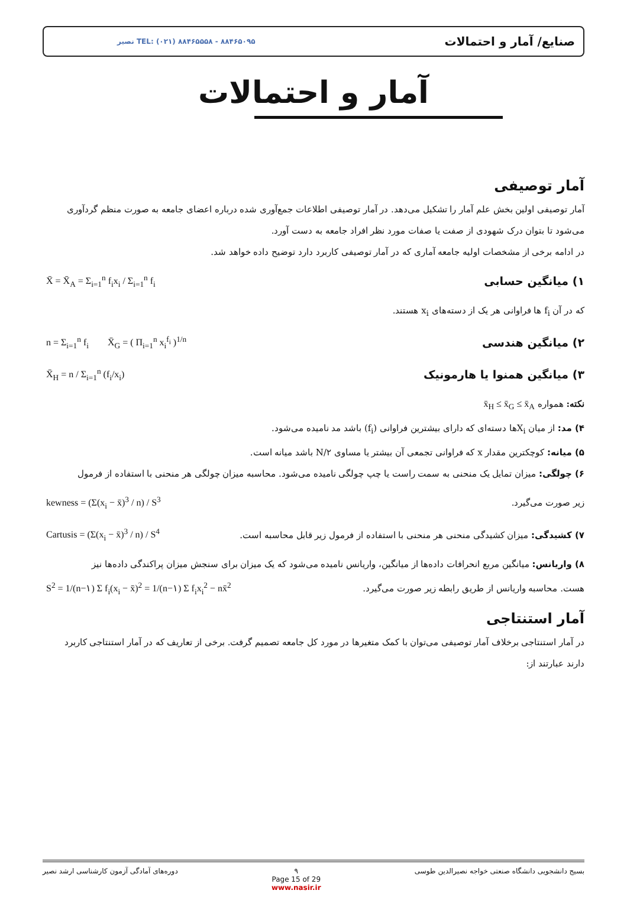نصیر TEL: (۰۲۱) ۸۸۴۶۵۵۵۸ - ۸۸۴۶۵۰۹۵ صنایع/ آمار و احتمالات
آمار و احتمالات
آمار توصیفی
آمار توصیفی اولین بخش علم آمار را تشکیل می‌دهد. در آمار توصیفی اطلاعات جمع‌آوری شده درباره اعضای جامعه به صورت منظم گردآوری می‌شود تا بتوان درک شهودی از صفت یا صفات مورد نظر افراد جامعه به دست آورد.
در ادامه برخی از مشخصات اولیه جامعه آماری که در آمار توصیفی کاربرد دارد توضیح داده خواهد شد.
۱) میانگین حسابی
X̄ = X̄<sub>A</sub> = Σ<sub>i=1</sub><sup>n</sup> f<sub>i</sub>x<sub>i</sub> / Σ<sub>i=1</sub><sup>n</sup> f<sub>i</sub>
که در آن f<sub>i</sub> ها فراوانی هر یک از دسته‌های x<sub>i</sub> هستند.
۲) میانگین هندسی
n = Σ<sub>i=1</sub><sup>n</sup> f<sub>i</sub> X̄<sub>G</sub> = ( Π<sub>i=1</sub><sup>n</sup> x<sub>i</sub><sup>f<sub>i</sub></sup> )<sup>1/n</sup>
۳) میانگین همنوا یا هارمونیک
X̄<sub>H</sub> = n / Σ<sub>i=1</sub><sup>n</sup> (f<sub>i</sub>/x<sub>i</sub>)
نکته: همواره x̄<sub>H</sub> ≤ x̄<sub>G</sub> ≤ x̄<sub>A</sub>
۴) مد: از میان X<sub>i</sub>ها دسته‌ای که دارای بیشترین فراوانی (f<sub>i</sub>) باشد مد نامیده می‌شود.
۵) میانه: کوچکترین مقدار x که فراوانی تجمعی آن بیشتر یا مساوی N/۲ باشد میانه است.
۶) چولگی: میزان تمایل یک منحنی به سمت راست یا چپ چولگی نامیده می‌شود. محاسبه میزان چولگی هر منحنی با استفاده از فرمول
زیر صورت می‌گیرد. kewness = (Σ(x<sub>i</sub> − x̄)<sup>3</sup> / n) / S<sup>3</sup>
۷) کشیدگی: میزان کشیدگی منحنی هر منحنی با استفاده از فرمول زیر قابل محاسبه است. Cartusis = (Σ(x<sub>i</sub> − x̄)<sup>3</sup> / n) / S<sup>4</sup>
۸) واریانس: میانگین مربع انحرافات داده‌ها از میانگین، واریانس نامیده می‌شود که یک میزان برای سنجش میزان پراکندگی داده‌ها نیز
هست. محاسبه واریانس از طریق رابطه زیر صورت می‌گیرد. S<sup>2</sup> = 1/(n−۱) Σ f<sub>i</sub>(x<sub>i</sub> − x̄)<sup>2</sup> = 1/(n−۱) Σ f<sub>i</sub>x<sub>i</sub><sup>2</sup> − nx̄<sup>2</sup>
آمار استنتاجی
در آمار استنتاجی برخلاف آمار توصیفی می‌توان با کمک متغیرها در مورد کل جامعه تصمیم گرفت. برخی از تعاریف که در آمار استنتاجی کاربرد دارند عبارتند از:
بسیج دانشجویی دانشگاه صنعتی خواجه نصیرالدین طوسی ۹
Page 15 of 29
www.nasir.ir دوره‌های آمادگی آزمون کارشناسی ارشد نصیر